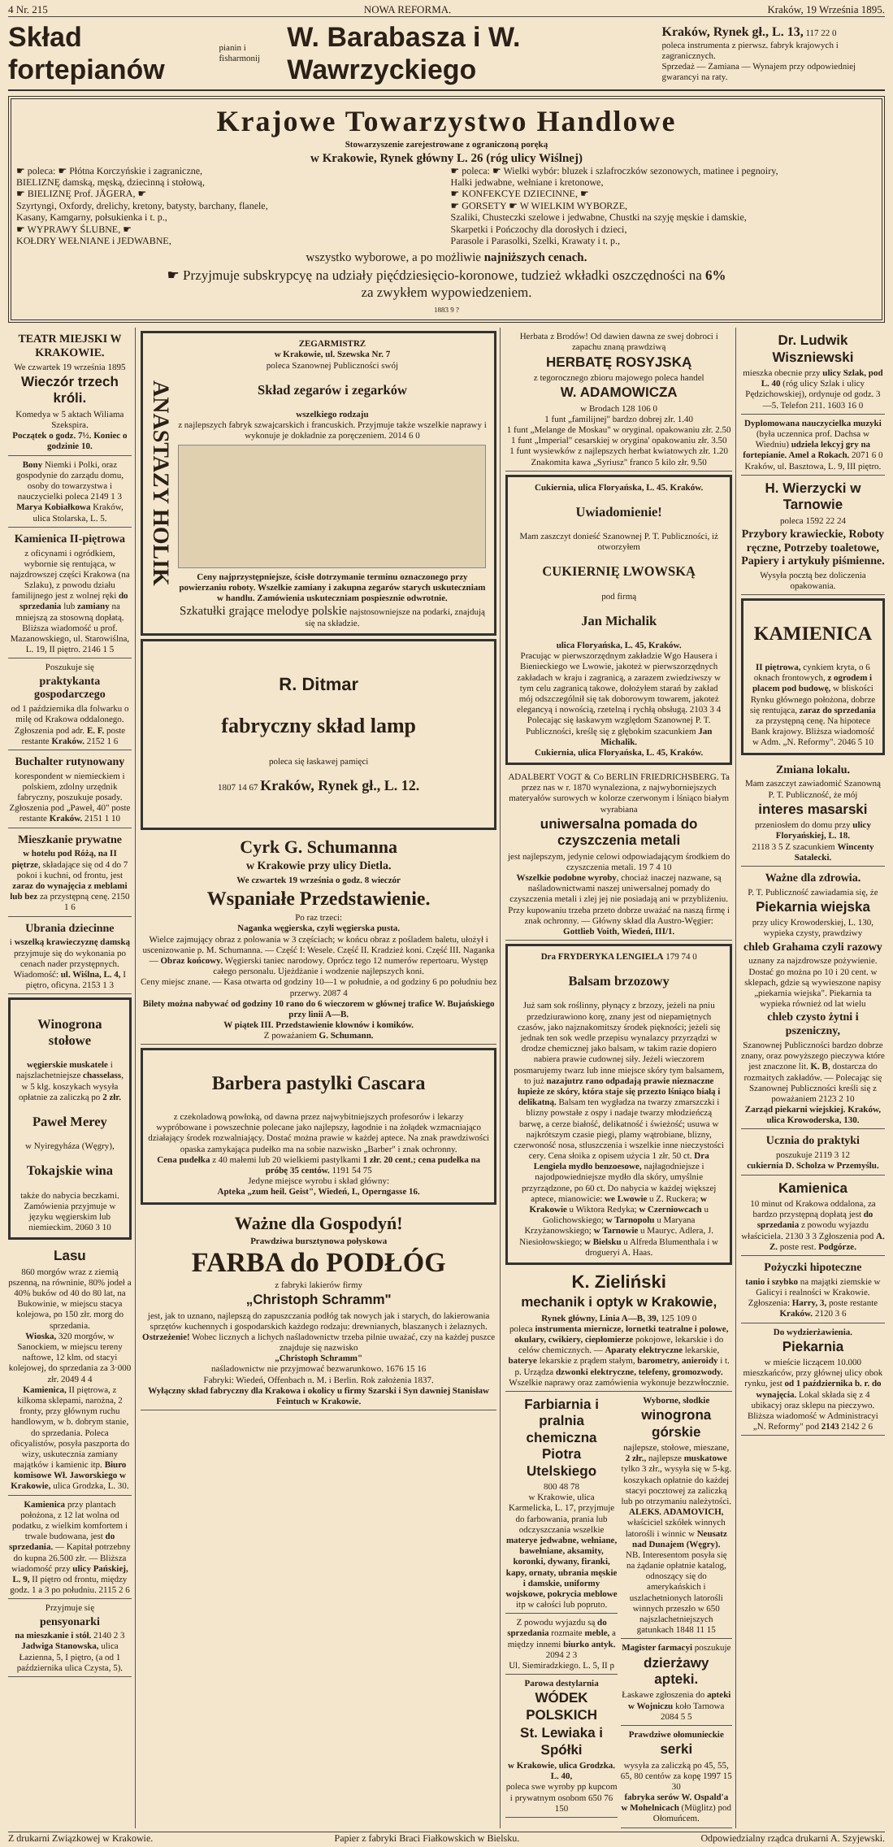4 Nr. 215 NOWA REFORMA. Kraków, 19 Września 1895.
Skład fortepianów pianin i fisharmonij W. Barabasza i W. Wawrzyckiego Kraków, Rynek gł., L. 13, 117 22 0
poleca instrumenta z pierwsz. fabryk krajowych i zagranicznych.
Sprzedaż — Zamiana — Wynajem przy odpowiedniej gwarancyi na raty.
Krajowe Towarzystwo Handlowe
Stowarzyszenie zarejestrowane z ograniczoną poręką
w Krakowie, Rynek główny L. 26 (róg ulicy Wiślnej)
☛ poleca: ☛ Płótna Korczyńskie i zagraniczne,
BIELIZNĘ damską, męską, dziecinną i stołową,
☛ BIELIZNĘ Prof. JÄGERA, ☛
Szyrtyngi, Oxfordy, drelichy, kretony, batysty, barchany, flanele,
Kasany, Kamgarny, połsukienka i t. p.,
☛ WYPRAWY ŚLUBNE, ☛
KOŁDRY WEŁNIANE i JEDWABNE,
☛ poleca: ☛ Wielki wybór: bluzek i szlafroczków sezonowych, matinee i pegnoiry,
Halki jedwabne, wełniane i kretonowe,
☛ KONFEKCYE DZIECINNE, ☛
☛ GORSETY ☛ W WIELKIM WYBORZE,
Szaliki, Chusteczki szelowe i jedwabne, Chustki na szyję męskie i damskie,
Skarpetki i Pończochy dla dorosłych i dzieci,
Parasole i Parasolki, Szelki, Krawaty i t. p.,
wszystko wyborowe, a po możliwie najniższych cenach.
☛ Przyjmuje subskrypcyę na udziały pięćdziesięcio-koronowe, tudzież wkładki oszczędności na 6%
za zwykłem wypowiedzeniem.
1883 9 ?
TEATR MIEJSKI W KRAKOWIE.
We czwartek 19 września 1895
Wieczór trzech króli.
Komedya w 5 aktach Wiliama Szekspira.
Początek o godz. 7½. Koniec o godzinie 10.
Bony Niemki i Polki, oraz gospodynie do zarządu domu, osoby do towarzystwa i nauczycielki poleca 2149 1 3
Marya Kobiałkowa Kraków, ulica Stolarska, L. 5.
Kamienica II-piętrowa
z oficynami i ogródkiem, wybornie się rentująca, w najzdrowszej części Krakowa (na Szlaku), z powodu działu familijnego jest z wolnej ręki do sprzedania lub zamiany na mniejszą za stosowną dopłatą. Bliższa wiadomość u prof. Mazanowskiego, ul. Starowiślna, L. 19, II piętro. 2146 1 5
Poszukuje się
praktykanta gospodarczego
od 1 października dla folwarku o milę od Krakowa oddalonego. Zgłoszenia pod adr. E. F. poste restante Kraków. 2152 1 6
Buchalter rutynowany
korespondent w niemieckiem i polskiem, zdolny urzędnik fabryczny, poszukuje posady. Zgłoszenia pod „Paweł, 40" poste restante Kraków. 2151 1 10
Mieszkanie prywatne
w hotelu pod Różą, na II piętrze, składające się od 4 do 7 pokoi i kuchni, od frontu, jest zaraz do wynajęcia z meblami lub bez za przystępną cenę. 2150 1 6
Ubrania dziecinne
i wszelką krawieczyznę damską przyjmuje się do wykonania po cenach nader przystępnych. Wiadomość: ul. Wiślna, L. 4, I piętro, oficyna. 2153 1 3
Winogrona stołowe
węgierskie muskatele i najszlachetniejsze chasselass, w 5 klg. koszykach wysyła opłatnie za zaliczką po 2 złr.
Paweł Merey
w Nyiregyháza (Węgry),
Tokajskie wina
także do nabycia beczkami. Zamówienia przyjmuje w języku węgierskim lub niemieckim. 2060 3 10
Lasu
860 morgów wraz z ziemią pszenną, na równinie, 80% jodeł a 40% buków od 40 do 80 lat, na Bukowinie, w miejscu stacya kolejowa, po 150 złr. morg do sprzedania.
Wioska, 320 morgów, w Sanockiem, w miejscu tereny naftowe, 12 klm. od stacyi kolejowej, do sprzedania za 3·000 złr. 2049 4 4
Kamienica, II piętrowa, z kilkoma sklepami, narożna, 2 fronty, przy głównym ruchu handlowym, w b. dobrym stanie, do sprzedania. Poleca oficyalistów, posyła paszporta do wizy, uskutecznia zamiany majątków i kamienic itp. Biuro komisowe Wł. Jaworskiego w Krakowie, ulica Grodzka, L. 30.
Kamienica przy plantach położona, z 12 lat wolna od podatku, z wielkim komfortem i trwale budowana, jest do sprzedania. — Kapitał potrzebny do kupna 26.500 złr. — Bliższa wiadomość przy ulicy Pańskiej, L. 9, II piętro od frontu, między godz. 1 a 3 po południu. 2115 2 6
Przyjmuje się
pensyonarki
na mieszkanie i stół. 2140 2 3
Jadwiga Stanowska, ulica Łazienna, 5, I piętro, (a od 1 października ulica Czysta, 5).
ANASTAZY HOLIK
ZEGARMISTRZ
w Krakowie, ul. Szewska Nr. 7
poleca Szanownej Publiczności swój
Skład zegarów i zegarków
wszelkiego rodzaju
z najlepszych fabryk szwajcarskich i francuskich. Przyjmuje także wszelkie naprawy i wykonuje je dokładnie za poręczeniem. 2014 6 0
Ceny najprzystępniejsze, ścisłe dotrzymanie terminu oznaczonego przy powierzaniu roboty. Wszelkie zamiany i zakupna zegarów starych uskuteczniam w handlu. Zamówienia uskuteczniam pospiesznie odwrotnie.
Szkatułki grające melodye polskie najstosowniejsze na podarki, znajdują się na składzie.
R. Ditmar
fabryczny skład lamp
poleca się łaskawej pamięci
1807 14 67 Kraków, Rynek gł., L. 12.
Cyrk G. Schumanna
w Krakowie przy ulicy Dietla.
We czwartek 19 września o godz. 8 wieczór
Wspaniałe Przedstawienie.
Po raz trzeci:
Naganka węgierska, czyli węgierska pusta.
Wielce zajmujący obraz z polowania w 3 częściach; w końcu obraz z pośladem baletu, ułożył i uscenizowanie p. M. Schumanna. — Część I: Wesele. Część II. Kradzież koni. Część III. Naganka — Obraz końcowy. Węgierski taniec narodowy. Oprócz tego 12 numerów repertoaru. Występ całego personalu. Ujeżdżanie i wodzenie najlepszych koni.
Ceny miejsc znane. — Kasa otwarta od godziny 10—1 w południe, a od godziny 6 po południu bez przerwy. 2087 4
Bilety można nabywać od godziny 10 rano do 6 wieczorem w głównej trafice W. Bujańskiego przy linii A—B.
W piątek III. Przedstawienie klownów i komików.
Z poważaniem G. Schumann.
Barbera pastylki Cascara
z czekoladową powłoką, od dawna przez najwybitniejszych profesorów i lekarzy wypróbowane i powszechnie polecane jako najlepszy, łagodnie i na żołądek wzmacniająco działający środek rozwalniający. Dostać można prawie w każdej aptece. Na znak prawdziwości opaska zamykająca pudełko ma na sobie nazwisko „Barber" i znak ochronny.
Cena pudełka z 40 małemi lub 20 wielkiemi pastylkami 1 złr. 20 cent.; cena pudełka na próbę 35 centów. 1191 54 75
Jedyne miejsce wyrobu i skład główny:
Apteka „zum heil. Geist", Wiedeń, I., Operngasse 16.
Ważne dla Gospodyń!
Prawdziwa bursztynowa połyskowa
FARBA do PODŁÓG
z fabryki lakierów firmy
„Christoph Schramm"
jest, jak to uznano, najlepszą do zapuszczania podłóg tak nowych jak i starych, do lakierowania sprzętów kuchennych i gospodarskich każdego rodzaju: drewnianych, blaszanych i żelaznych.
Ostrzeżenie! Wobec licznych a lichych naśladownictw trzeba pilnie uważać, czy na każdej puszce znajduje się nazwisko
„Christoph Schramm"
naśladownictw nie przyjmować bezwarunkowo. 1676 15 16
Fabryki: Wiedeń, Offenbach n. M. i Berlin. Rok założenia 1837.
Wyłączny skład fabryczny dla Krakowa i okolicy u firmy Szarski i Syn dawniej Stanisław Feintuch w Krakowie.
Herbata z Brodów! Od dawien dawna ze swej dobroci i zapachu znaną prawdziwą
HERBATĘ ROSYJSKĄ
z tegorocznego zbioru majowego poleca handel
W. ADAMOWICZA
w Brodach 128 106 0
1 funt „familijnej" bardzo dobrej złr. 1.40
1 funt „Melange de Moskau" w oryginal. opakowaniu złr. 2.50
1 funt „Imperial" cesarskiej w orygina' opakowaniu złr. 3.50
1 funt wysiewków z najlepszych herbat kwiatowych złr. 1.20
Znakomita kawa „Syriusz" franco 5 kilo złr. 9.50
Cukiernia, ulica Floryańska, L. 45. Kraków.
Uwiadomienie!
Mam zaszczyt donieść Szanownej P. T. Publiczności, iż otworzyłem
CUKIERNIĘ LWOWSKĄ
pod firmą
Jan Michalik
ulica Floryańska, L. 45, Kraków.
Pracując w pierwszorzędnym zakładzie Wgo Hausera i Bienieckiego we Lwowie, jakoteż w pierwszorzędnych zakładach w kraju i zagranicą, a zarazem zwiedziwszy w tym celu zagranicą takowe, dołożyłem starań by zakład mój odszczególnił się tak doborowym towarem, jakoteż elegancyą i nowością, rzetelną i rychłą obsługą. 2103 3 4
Polecając się łaskawym względom Szanownej P. T. Publiczności, kreślę się z głębokim szacunkiem Jan Michalik.
Cukiernia, ulica Floryańska, L. 45, Kraków.
ADALBERT VOGT & Co BERLIN FRIEDRICHSBERG. Ta przez nas w r. 1870 wynaleziona, z najwyborniejszych materyałów surowych w kolorze czerwonym i lśniąco białym wyrabiana
uniwersalna pomada do czyszczenia metali
jest najlepszym, jedynie celowi odpowiadającym środkiem do czyszczenia metali. 19 7 4 10
Wszelkie podobne wyroby, chociaż inaczej nazwane, są naśladownictwami naszej uniwersalnej pomady do czyszczenia metali i zlej jej nie posiadają ani w przybliżeniu. Przy kupowaniu trzeba przeto dobrze uważać na naszą firmę i znak ochronny. — Główny skład dla Austro-Węgier:
Gottlieb Voith, Wiedeń, III/1.
Dra FRYDERYKA LENGIELA 179 74 0
Balsam brzozowy
Już sam sok roślinny, płynący z brzozy, jeżeli na pniu przedziurawiono korę, znany jest od niepamiętnych czasów, jako najznakomitszy środek piękności; jeżeli się jednak ten sok wedle przepisu wynalazcy przyrządzi w drodze chemicznej jako balsam, w takim razie dopiero nabiera prawie cudownej siły. Jeżeli wieczorem posmarujemy twarz lub inne miejsce skóry tym balsamem, to już nazajutrz rano odpadają prawie nieznaczne łupieże ze skóry, która staje się przezto lśniąco białą i delikatną. Balsam ten wygładza na twarzy zmarszczki i blizny powstałe z ospy i nadaje twarzy młodzieńczą barwę, a cerze białość, delikatność i świeżość; usuwa w najkrótszym czasie piegi, plamy wątrobiane, blizny, czerwoność nosa, stluszczenia i wszelkie inne nieczystości cery. Cena słoika z opisem użycia 1 złr. 50 ct. Dra Lengiela mydło benzoesowe, najłagodniejsze i najodpowiedniejsze mydło dla skóry, umyślnie przyrządzone, po 60 ct. Do nabycia w każdej większej aptece, mianowicie: we Lwowie u Z. Ruckera; w Krakowie u Wiktora Redyka; w Czerniowcach u Golichowskiego; w Tarnopolu u Maryana Krzyżanowskiego; w Tarnowie u Mauryc. Adlera, J. Niesiołowskiego; w Bielsku u Alfreda Blumenthala i w drogueryi A. Haas.
K. Zieliński
mechanik i optyk w Krakowie,
Rynek główny, Linia A—B, 39, 125 109 0
poleca instrumenta miernicze, lornetki teatralne i polowe, okulary, cwikiery, ciepłomierze pokojowe, lekarskie i do celów chemicznych. — Aparaty elektryczne lekarskie, baterye lekarskie z prądem stałym, barometry, anieroidy i t. p. Urządza dzwonki elektryczne, telefeny, gromozwody. Wszelkie naprawy oraz zamówienia wykonuje bezzwłocznie.
Farbiarnia i pralnia chemiczna Piotra Utelskiego
800 48 78
w Krakowie, ulica Karmelicka, L. 17, przyjmuje do farbowania, prania lub odczyszczania wszelkie materye jedwabne, wełniane, bawełniane, aksamity, koronki, dywany, firanki, kapy, ornaty, ubrania męskie i damskie, uniformy wojskowe, pokrycia meblowe itp w całości lub popruto.
Z powodu wyjazdu są do sprzedania rozmaite meble, a między innemi biurko antyk. 2094 2 3
Ul. Siemiradzkiego. L. 5, II p
Parowa destylarnia
WÓDEK POLSKICH
St. Lewiaka i Spółki
w Krakowie, ulica Grodzka. L. 40,
poleca swe wyroby pp kupcom i prywatnym osobom 650 76 150
Wyborne, słodkie
winogrona górskie
najlepsze, stołowe, mieszane, 2 złr., najlepsze muskatowe tylko 3 złr., wysyła się w 5-kg. koszykach opłatnie do każdej stacyi pocztowej za zaliczką lub po otrzymaniu należytości.
ALEKS. ADAMOVICH, właściciel szkółek winnych latorośli i winnic w Neusatz nad Dunajem (Węgry).
NB. Interesentom posyła się na żądanie opłatnie katalog, odnoszący się do amerykańskich i uszlachetnionych latorośli winnych przeszło w 650 najszlachetniejszych gatunkach 1848 11 15
Magister farmacyi poszukuje
dzierżawy apteki.
Łaskawe zgłoszenia do apteki w Wojniczu koło Tarnowa 2084 5 5
Prawdziwe ołomunieckie
serki
wysyła za zaliczką po 45, 55, 65, 80 centów za kopę 1997 15 30
fabryka serów W. Ospald'a w Mohelnicach (Müglitz) pod Ołomuńcem.
Dr. Ludwik Wiszniewski
mieszka obecnie przy ulicy Szlak, pod L. 40 (róg ulicy Szlak i ulicy Pędzichowskiej), ordynuje od godz. 3—5. Telefon 211. 1603 16 0
Dyplomowana nauczycielka muzyki (była uczennica prof. Dachsa w Wiedniu) udziela lekcyj gry na fortepianie. Amel a Rokach. 2071 6 0 Kraków, ul. Basztowa, L. 9, III piętro.
H. Wierzycki w Tarnowie
poleca 1592 22 24
Przybory krawieckie, Roboty ręczne, Potrzeby toaletowe, Papiery i artykuły piśmienne.
Wysyła pocztą bez doliczenia opakowania.
KAMIENICA
II piętrowa, cynkiem kryta, o 6 oknach frontowych, z ogrodem i placem pod budowę, w bliskości Rynku głównego położona, dobrze się rentująca, zaraz do sprzedania za przystępną cenę. Na hipotece Bank krajowy. Bliższa wiadomość w Adm. „N. Reformy". 2046 5 10
Zmiana lokalu.
Mam zaszczyt zawiadomić Szanowną P. T. Publiczność, że mój
interes masarski
przeniosłem do domu przy ulicy Floryańskiej, L. 18.
2118 3 5 Z szacunkiem Wincenty Satalecki.
Ważne dla zdrowia.
P. T. Publiczność zawiadamia się, że
Piekarnia wiejska
przy ulicy Krowoderskiej, L. 130, wypieka czysty, prawdziwy
chleb Grahama czyli razowy
uznany za najzdrowsze pożywienie. Dostać go można po 10 i 20 cent. w sklepach, gdzie są wywieszone napisy „piekarnia wiejska". Piekarnia ta wypieka również od lat wielu
chleb czysto żytni i pszeniczny,
Szanownej Publiczności bardzo dobrze znany, oraz powyższego pieczywa które jest znaczone lit. K. B, dostarcza do rozmaitych zakładów. — Polecając się Szanownej Publiczności kreśli się z poważaniem 2123 2 10
Zarząd piekarni wiejskiej. Kraków, ulica Krowoderska, 130.
Ucznia do praktyki
poszukuje 2119 3 12
cukiernia D. Scholza w Przemyślu.
Kamienica
10 minut od Krakowa oddalona, za bardzo przystępną dopłatą jest do sprzedania z powodu wyjazdu właściciela. 2130 3 3 Zgłoszenia pod A. Z. poste rest. Podgórze.
Pożyczki hipoteczne
tanio i szybko na majątki ziemskie w Galicyi i realności w Krakowie. Zgłoszenia: Harry, 3, poste restante Kraków. 2120 3 6
Do wydzierżawienia.
Piekarnia
w mieście liczącem 10.000 mieszkańców, przy głównej ulicy obok rynku, jest od 1 października b. r. do wynajęcia. Lokal składa się z 4 ubikacyj oraz sklepu na pieczywo. Bliższa wiadomość w Administracyi „N. Reformy" pod 2143 2142 2 6
Z drukarni Związkowej w Krakowie. Papier z fabryki Braci Fiałkowskich w Bielsku. Odpowiedzialny rządca drukarni A. Szyjewski.